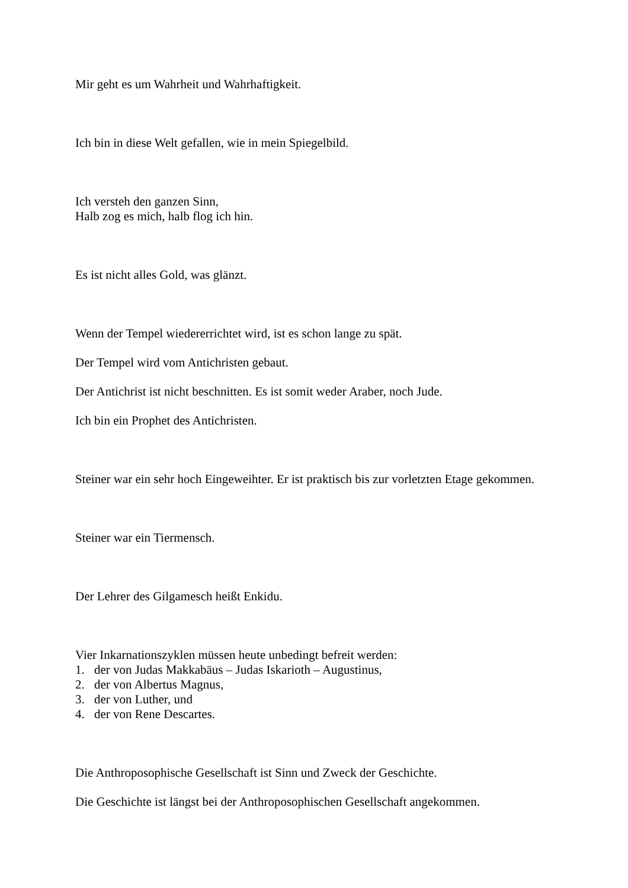Mir geht es um Wahrheit und Wahrhaftigkeit.
Ich bin in diese Welt gefallen, wie in mein Spiegelbild.
Ich versteh den ganzen Sinn,
Halb zog es mich, halb flog ich hin.
Es ist nicht alles Gold, was glänzt.
Wenn der Tempel wiedererrichtet wird, ist es schon lange zu spät.
Der Tempel wird vom Antichristen gebaut.
Der Antichrist ist nicht beschnitten. Es ist somit weder Araber, noch Jude.
Ich bin ein Prophet des Antichristen.
Steiner war ein sehr hoch Eingeweihter. Er ist praktisch bis zur vorletzten Etage gekommen.
Steiner war ein Tiermensch.
Der Lehrer des Gilgamesch heißt Enkidu.
Vier Inkarnationszyklen müssen heute unbedingt befreit werden:
1. der von Judas Makkabäus – Judas Iskarioth – Augustinus,
2. der von Albertus Magnus,
3. der von Luther, und
4. der von Rene Descartes.
Die Anthroposophische Gesellschaft ist Sinn und Zweck der Geschichte.
Die Geschichte ist längst bei der Anthroposophischen Gesellschaft angekommen.